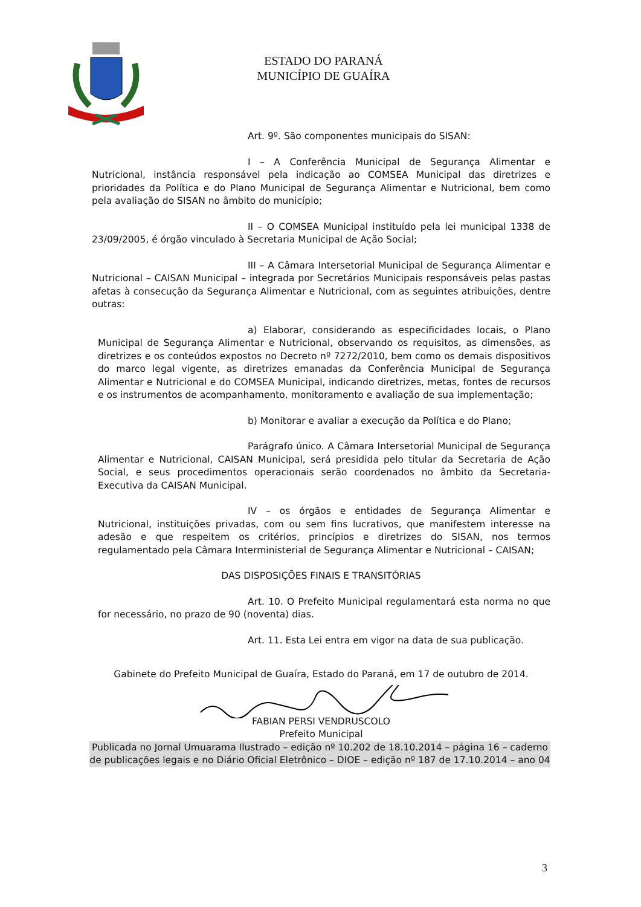ESTADO DO PARANÁ
MUNICÍPIO DE GUAÍRA
Art. 9º. São componentes municipais do SISAN:
I – A Conferência Municipal de Segurança Alimentar e Nutricional, instância responsável pela indicação ao COMSEA Municipal das diretrizes e prioridades da Política e do Plano Municipal de Segurança Alimentar e Nutricional, bem como pela avaliação do SISAN no âmbito do município;
II – O COMSEA Municipal instituído pela lei municipal 1338 de 23/09/2005, é órgão vinculado à Secretaria Municipal de Ação Social;
III – A Câmara Intersetorial Municipal de Segurança Alimentar e Nutricional – CAISAN Municipal – integrada por Secretários Municipais responsáveis pelas pastas afetas à consecução da Segurança Alimentar e Nutricional, com as seguintes atribuições, dentre outras:
a) Elaborar, considerando as especificidades locais, o Plano Municipal de Segurança Alimentar e Nutricional, observando os requisitos, as dimensões, as diretrizes e os conteúdos expostos no Decreto nº 7272/2010, bem como os demais dispositivos do marco legal vigente, as diretrizes emanadas da Conferência Municipal de Segurança Alimentar e Nutricional e do COMSEA Municipal, indicando diretrizes, metas, fontes de recursos e os instrumentos de acompanhamento, monitoramento e avaliação de sua implementação;
b) Monitorar e avaliar a execução da Política e do Plano;
Parágrafo único. A Câmara Intersetorial Municipal de Segurança Alimentar e Nutricional, CAISAN Municipal, será presidida pelo titular da Secretaria de Ação Social, e seus procedimentos operacionais serão coordenados no âmbito da Secretaria-Executiva da CAISAN Municipal.
IV – os órgãos e entidades de Segurança Alimentar e Nutricional, instituições privadas, com ou sem fins lucrativos, que manifestem interesse na adesão e que respeitem os critérios, princípios e diretrizes do SISAN, nos termos regulamentado pela Câmara Interministerial de Segurança Alimentar e Nutricional – CAISAN;
DAS DISPOSIÇÕES FINAIS E TRANSITÓRIAS
Art. 10. O Prefeito Municipal regulamentará esta norma no que for necessário, no prazo de 90 (noventa) dias.
Art. 11. Esta Lei entra em vigor na data de sua publicação.
Gabinete do Prefeito Municipal de Guaíra, Estado do Paraná, em 17 de outubro de 2014.
FABIAN PERSI VENDRUSCOLO
Prefeito Municipal
Publicada no Jornal Umuarama Ilustrado – edição nº 10.202 de 18.10.2014 – página 16 – caderno de publicações legais e no Diário Oficial Eletrônico – DIOE – edição nº 187 de 17.10.2014 – ano 04
3